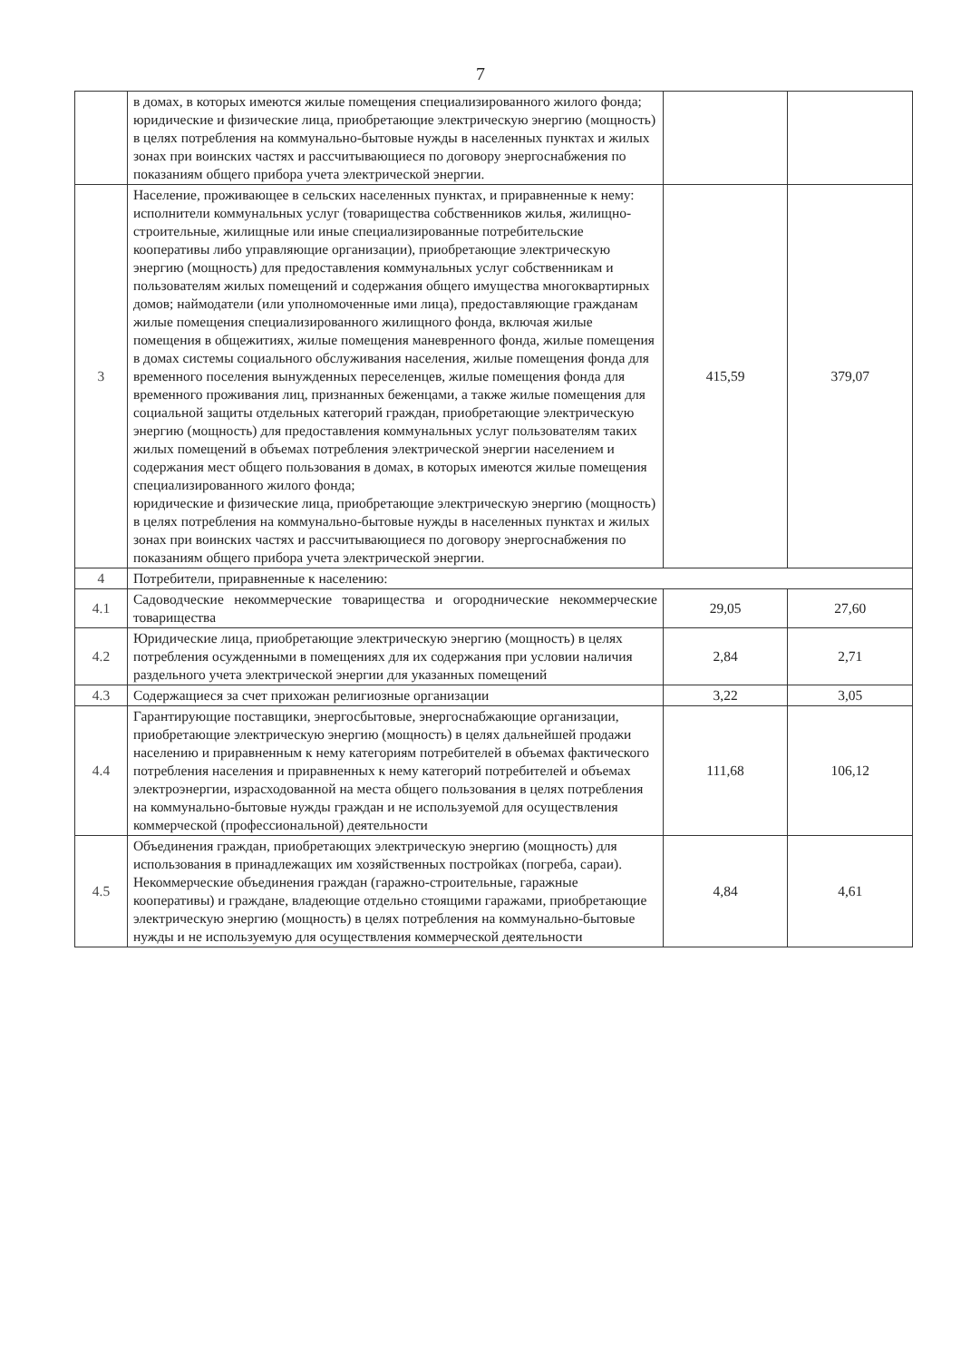7
| | в домах, в которых имеются жилые помещения специализированного жилого фонда; юридические и физические лица, приобретающие электрическую энергию (мощность) в целях потребления на коммунально-бытовые нужды в населенных пунктах и жилых зонах при воинских частях и рассчитывающиеся по договору энергоснабжения по показаниям общего прибора учета электрической энергии. | | |
| 3 | Население, проживающее в сельских населенных пунктах, и приравненные к нему: исполнители коммунальных услуг (товарищества собственников жилья, жилищно-строительные, жилищные или иные специализированные потребительские кооперативы либо управляющие организации), приобретающие электрическую энергию (мощность) для предоставления коммунальных услуг собственникам и пользователям жилых помещений и содержания общего имущества многоквартирных домов; наймодатели (или уполномоченные ими лица), предоставляющие гражданам жилые помещения специализированного жилищного фонда, включая жилые помещения в общежитиях, жилые помещения маневренного фонда, жилые помещения в домах системы социального обслуживания населения, жилые помещения фонда для временного поселения вынужденных переселенцев, жилые помещения фонда для временного проживания лиц, признанных беженцами, а также жилые помещения для социальной защиты отдельных категорий граждан, приобретающие электрическую энергию (мощность) для предоставления коммунальных услуг пользователям таких жилых помещений в объемах потребления электрической энергии населением и содержания мест общего пользования в домах, в которых имеются жилые помещения специализированного жилого фонда; юридические и физические лица, приобретающие электрическую энергию (мощность) в целях потребления на коммунально-бытовые нужды в населенных пунктах и жилых зонах при воинских частях и рассчитывающиеся по договору энергоснабжения по показаниям общего прибора учета электрической энергии. | 415,59 | 379,07 |
| 4 | Потребители, приравненные к населению: | | |
| 4.1 | Садоводческие некоммерческие товарищества и огороднические некоммерческие товарищества | 29,05 | 27,60 |
| 4.2 | Юридические лица, приобретающие электрическую энергию (мощность) в целях потребления осужденными в помещениях для их содержания при условии наличия раздельного учета электрической энергии для указанных помещений | 2,84 | 2,71 |
| 4.3 | Содержащиеся за счет прихожан религиозные организации | 3,22 | 3,05 |
| 4.4 | Гарантирующие поставщики, энергосбытовые, энергоснабжающие организации, приобретающие электрическую энергию (мощность) в целях дальнейшей продажи населению и приравненным к нему категориям потребителей в объемах фактического потребления населения и приравненных к нему категорий потребителей и объемах электроэнергии, израсходованной на места общего пользования в целях потребления на коммунально-бытовые нужды граждан и не используемой для осуществления коммерческой (профессиональной) деятельности | 111,68 | 106,12 |
| 4.5 | Объединения граждан, приобретающих электрическую энергию (мощность) для использования в принадлежащих им хозяйственных постройках (погреба, сараи). Некоммерческие объединения граждан (гаражно-строительные, гаражные кооперативы) и граждане, владеющие отдельно стоящими гаражами, приобретающие электрическую энергию (мощность) в целях потребления на коммунально-бытовые нужды и не используемую для осуществления коммерческой деятельности | 4,84 | 4,61 |